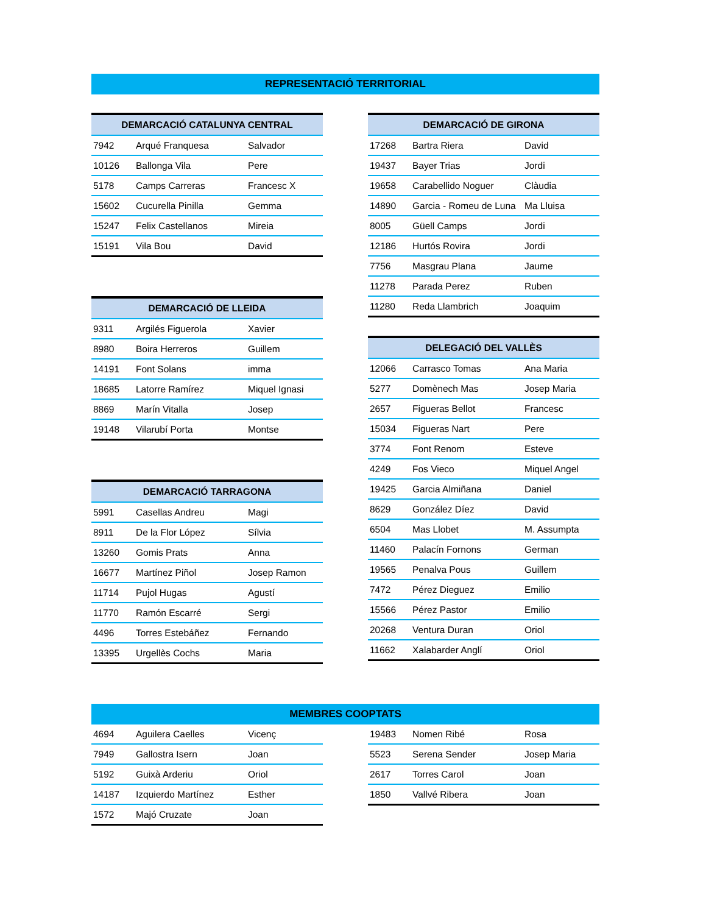REPRESENTACIÓ TERRITORIAL
| DEMARCACIÓ CATALUNYA CENTRAL | | |
| --- | --- | --- |
| 7942 | Arqué Franquesa | Salvador |
| 10126 | Ballonga Vila | Pere |
| 5178 | Camps Carreras | Francesc X |
| 15602 | Cucurella Pinilla | Gemma |
| 15247 | Felix Castellanos | Mireia |
| 15191 | Vila Bou | David |
| DEMARCACIÓ DE LLEIDA | | |
| --- | --- | --- |
| 9311 | Argilés Figuerola | Xavier |
| 8980 | Boira Herreros | Guillem |
| 14191 | Font Solans | imma |
| 18685 | Latorre Ramírez | Miquel Ignasi |
| 8869 | Marín Vitalla | Josep |
| 19148 | Vilarubí Porta | Montse |
| DEMARCACIÓ TARRAGONA | | |
| --- | --- | --- |
| 5991 | Casellas Andreu | Magi |
| 8911 | De la Flor López | Sílvia |
| 13260 | Gomis Prats | Anna |
| 16677 | Martínez Piñol | Josep Ramon |
| 11714 | Pujol Hugas | Agustí |
| 11770 | Ramón Escarré | Sergi |
| 4496 | Torres Estebáñez | Fernando |
| 13395 | Urgellès Cochs | Maria |
| DEMARCACIÓ DE GIRONA | | |
| --- | --- | --- |
| 17268 | Bartra Riera | David |
| 19437 | Bayer Trias | Jordi |
| 19658 | Carabellido Noguer | Clàudia |
| 14890 | Garcia - Romeu de Luna | Ma Lluisa |
| 8005 | Güell Camps | Jordi |
| 12186 | Hurtós Rovira | Jordi |
| 7756 | Masgrau Plana | Jaume |
| 11278 | Parada Perez | Ruben |
| 11280 | Reda Llambrich | Joaquim |
| DELEGACIÓ DEL VALLÈS | | |
| --- | --- | --- |
| 12066 | Carrasco Tomas | Ana Maria |
| 5277 | Domènech Mas | Josep Maria |
| 2657 | Figueras Bellot | Francesc |
| 15034 | Figueras Nart | Pere |
| 3774 | Font Renom | Esteve |
| 4249 | Fos Vieco | Miquel Angel |
| 19425 | Garcia Almiñana | Daniel |
| 8629 | González Díez | David |
| 6504 | Mas Llobet | M. Assumpta |
| 11460 | Palacín Fornons | German |
| 19565 | Penalva Pous | Guillem |
| 7472 | Pérez Dieguez | Emilio |
| 15566 | Pérez Pastor | Emilio |
| 20268 | Ventura Duran | Oriol |
| 11662 | Xalabarder Anglí | Oriol |
MEMBRES COOPTATS
| 4694 | Aguilera Caelles | Vicenç |
| 7949 | Gallostra Isern | Joan |
| 5192 | Guixà Arderiu | Oriol |
| 14187 | Izquierdo Martínez | Esther |
| 1572 | Majó Cruzate | Joan |
| 19483 | Nomen Ribé | Rosa |
| 5523 | Serena Sender | Josep Maria |
| 2617 | Torres Carol | Joan |
| 1850 | Vallvé Ribera | Joan |